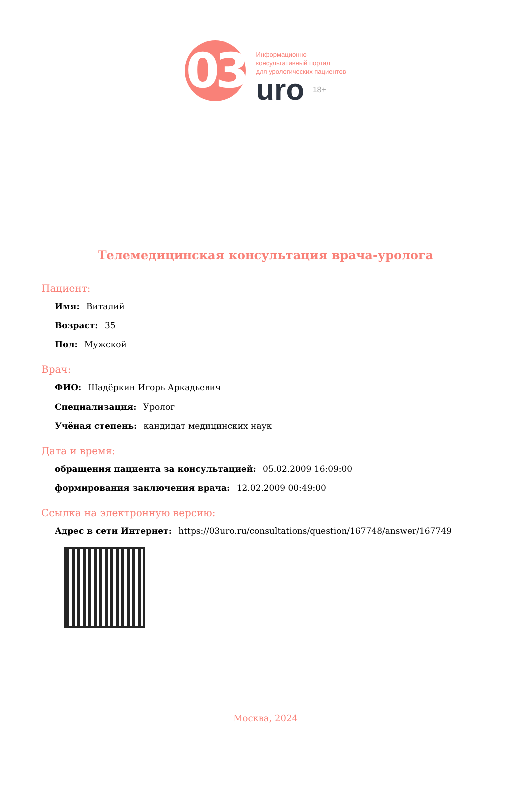03
Информационно-
консультативный портал
для урологических пациентов
uro 18+
Телемедицинская консультация врача-уролога
Пациент:
Имя: Виталий
Возраст: 35
Пол: Мужской
Врач:
ФИО: Шадёркин Игорь Аркадьевич
Специализация: Уролог
Учёная степень: кандидат медицинских наук
Дата и время:
обращения пациента за консультацией: 05.02.2009 16:09:00
формирования заключения врача: 12.02.2009 00:49:00
Ссылка на электронную версию:
Адрес в сети Интернет: https://03uro.ru/consultations/question/167748/answer/167749
Москва, 2024